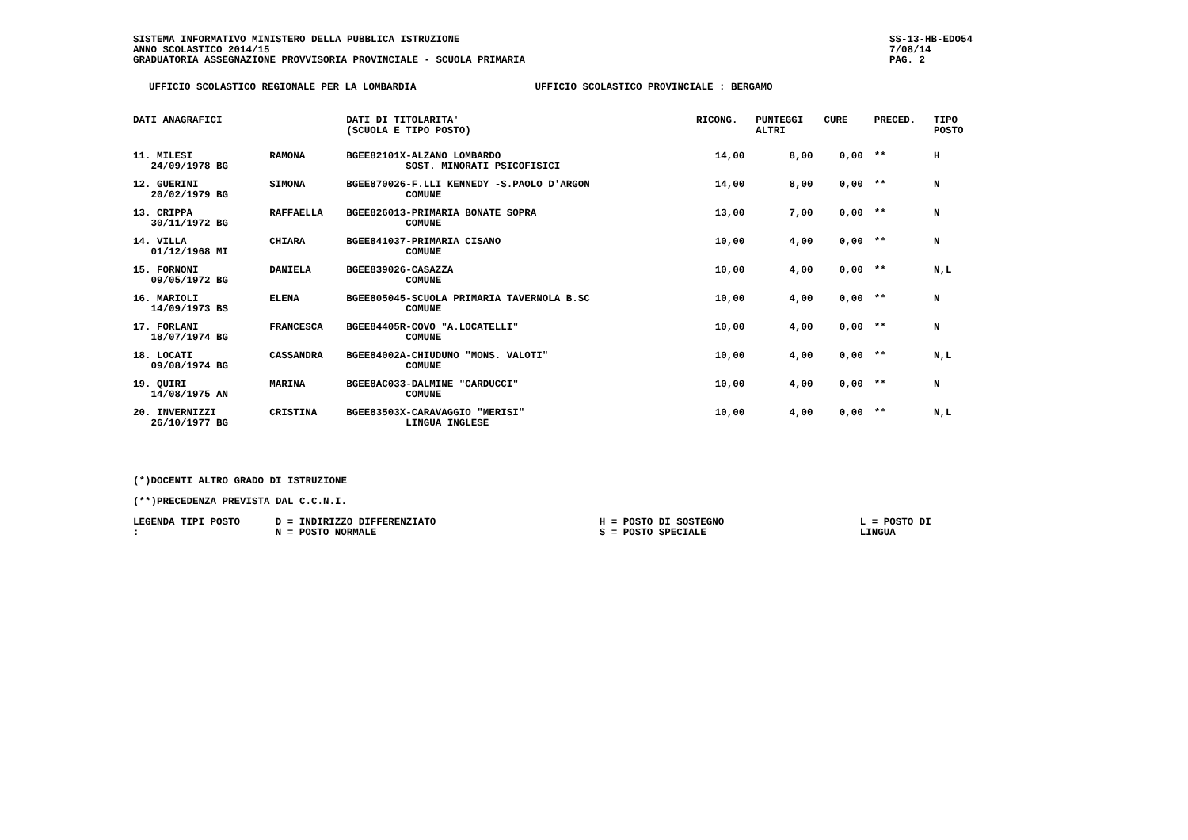SISTEMA INFORMATIVO MINISTERO DELLA PUBBLICA ISTRUZIONE
ANNO SCOLASTICO 2014/15
GRADUATORIA ASSEGNAZIONE PROVVISORIA PROVINCIALE - SCUOLA PRIMARIA
SS-13-HB-EDO54
7/08/14
PAG. 2
UFFICIO SCOLASTICO REGIONALE PER LA LOMBARDIA UFFICIO SCOLASTICO PROVINCIALE : BERGAMO
| DATI ANAGRAFICI | | DATI DI TITOLARITA' (SCUOLA E TIPO POSTO) | RICONG. | PUNTEGGI ALTRI | CURE | PRECED. | TIPO POSTO |
| --- | --- | --- | --- | --- | --- | --- | --- |
| 11. MILESI 24/09/1978 BG | RAMONA | BGEE82101X-ALZANO LOMBARDO SOST. MINORATI PSICOFISICI | 14,00 | 8,00 | 0,00 | ** | H |
| 12. GUERINI 20/02/1979 BG | SIMONA | BGEE870026-F.LLI KENNEDY -S.PAOLO D'ARGON COMUNE | 14,00 | 8,00 | 0,00 | ** | N |
| 13. CRIPPA 30/11/1972 BG | RAFFAELLA | BGEE826013-PRIMARIA BONATE SOPRA COMUNE | 13,00 | 7,00 | 0,00 | ** | N |
| 14. VILLA 01/12/1968 MI | CHIARA | BGEE841037-PRIMARIA CISANO COMUNE | 10,00 | 4,00 | 0,00 | ** | N |
| 15. FORNONI 09/05/1972 BG | DANIELA | BGEE839026-CASAZZA COMUNE | 10,00 | 4,00 | 0,00 | ** | N,L |
| 16. MARIOLI 14/09/1973 BS | ELENA | BGEE805045-SCUOLA PRIMARIA TAVERNOLA B.SC COMUNE | 10,00 | 4,00 | 0,00 | ** | N |
| 17. FORLANI 18/07/1974 BG | FRANCESCA | BGEE84405R-COVO "A.LOCATELLI" COMUNE | 10,00 | 4,00 | 0,00 | ** | N |
| 18. LOCATI 09/08/1974 BG | CASSANDRA | BGEE84002A-CHIUDUNO "MONS. VALOTI" COMUNE | 10,00 | 4,00 | 0,00 | ** | N,L |
| 19. QUIRI 14/08/1975 AN | MARINA | BGEE8AC033-DALMINE "CARDUCCI" COMUNE | 10,00 | 4,00 | 0,00 | ** | N |
| 20. INVERNIZZI 26/10/1977 BG | CRISTINA | BGEE83503X-CARAVAGGIO "MERISI" LINGUA INGLESE | 10,00 | 4,00 | 0,00 | ** | N,L |
(*)DOCENTI ALTRO GRADO DI ISTRUZIONE
(**)PRECEDENZA PREVISTA DAL C.C.N.I.
LEGENDA TIPI POSTO : D = INDIRIZZO DIFFERENZIATO
N = POSTO NORMALE H = POSTO DI SOSTEGNO
S = POSTO SPECIALE L = POSTO DI LINGUA